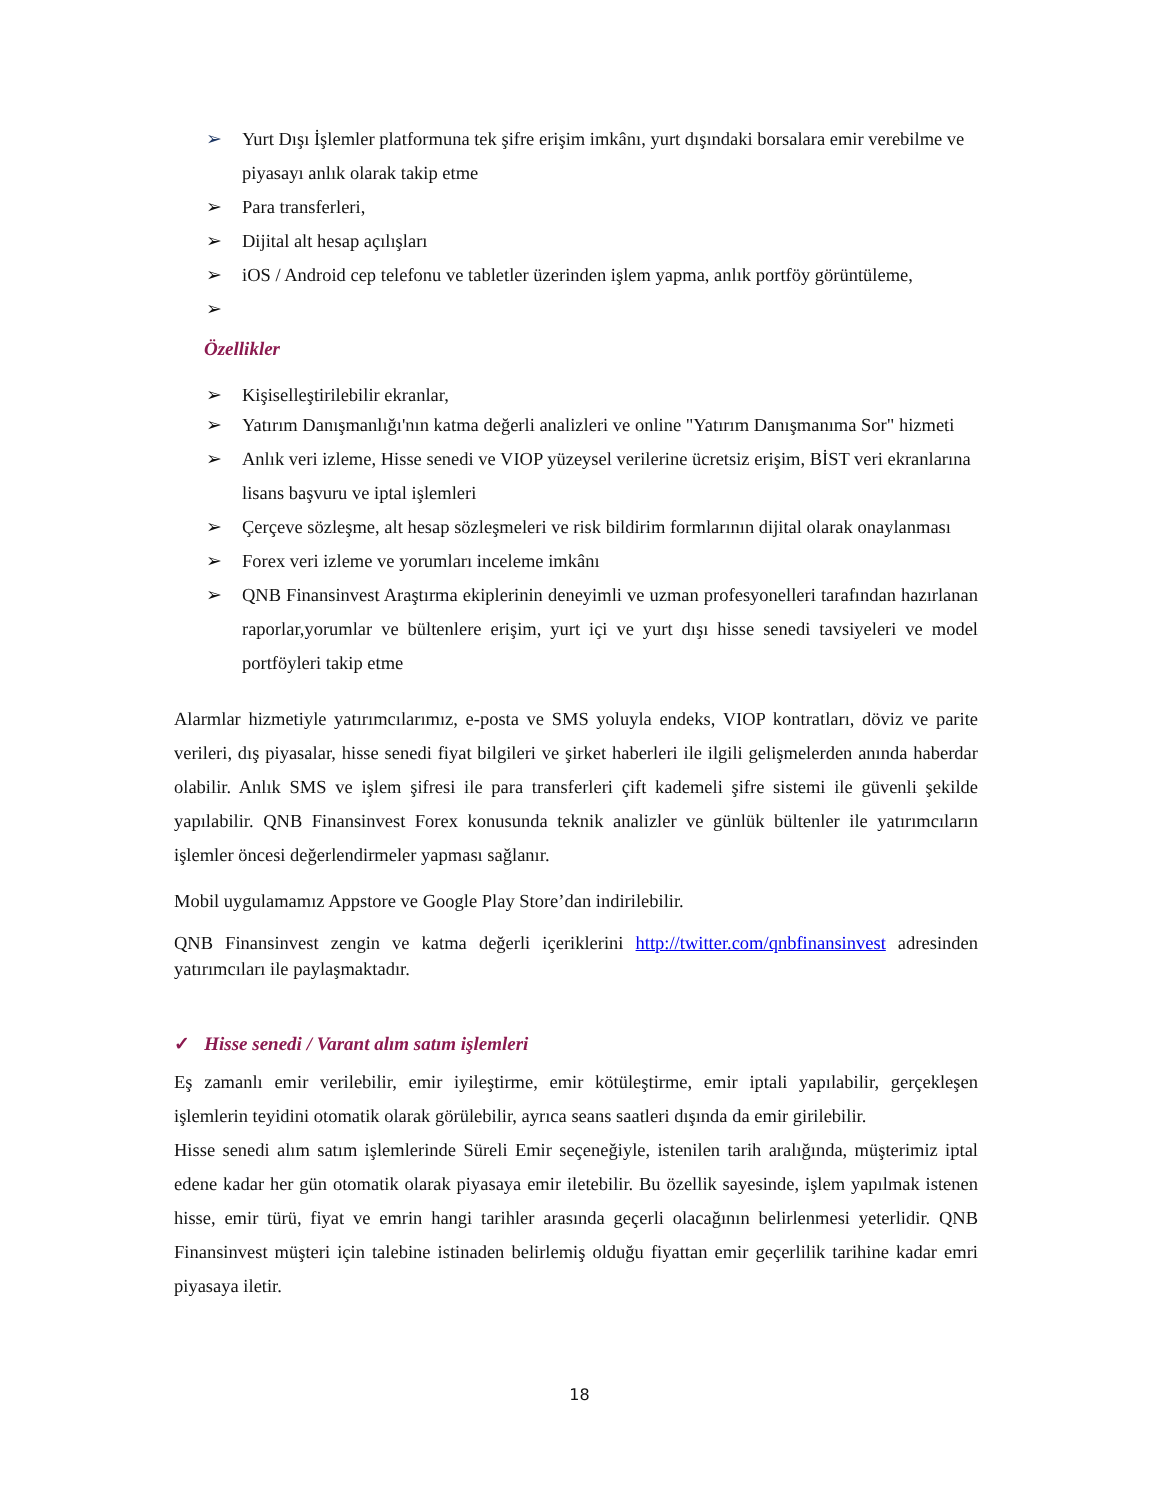➢ Yurt Dışı İşlemler platformuna tek şifre erişim imkânı, yurt dışındaki borsalara emir verebilme ve piyasayı anlık olarak takip etme
➢ Para transferleri,
➢ Dijital alt hesap açılışları
➢ iOS / Android cep telefonu ve tabletler üzerinden işlem yapma, anlık portföy görüntüleme,
➢
Özellikler
➢ Kişiselleştirilebilir ekranlar,
➢ Yatırım Danışmanlığı'nın katma değerli analizleri ve online "Yatırım Danışmanıma Sor" hizmeti
➢ Anlık veri izleme, Hisse senedi ve VIOP yüzeysel verilerine ücretsiz erişim, BİST veri ekranlarına lisans başvuru ve iptal işlemleri
➢ Çerçeve sözleşme, alt hesap sözleşmeleri ve risk bildirim formlarının dijital olarak onaylanması
➢ Forex veri izleme ve yorumları inceleme imkânı
➢ QNB Finansinvest Araştırma ekiplerinin deneyimli ve uzman profesyonelleri tarafından hazırlanan raporlar,yorumlar ve bültenlere erişim, yurt içi ve yurt dışı hisse senedi tavsiyeleri ve model portföyleri takip etme
Alarmlar hizmetiyle yatırımcılarımız, e-posta ve SMS yoluyla endeks, VIOP kontratları, döviz ve parite verileri, dış piyasalar, hisse senedi fiyat bilgileri ve şirket haberleri ile ilgili gelişmelerden anında haberdar olabilir. Anlık SMS ve işlem şifresi ile para transferleri çift kademeli şifre sistemi ile güvenli şekilde yapılabilir. QNB Finansinvest Forex konusunda teknik analizler ve günlük bültenler ile yatırımcıların işlemler öncesi değerlendirmeler yapması sağlanır.
Mobil uygulamamız Appstore ve Google Play Store’dan indirilebilir.
QNB Finansinvest zengin ve katma değerli içeriklerini http://twitter.com/qnbfinansinvest adresinden yatırımcıları ile paylaşmaktadır.
✓ Hisse senedi / Varant alım satım işlemleri
Eş zamanlı emir verilebilir, emir iyileştirme, emir kötüleştirme, emir iptali yapılabilir, gerçekleşen işlemlerin teyidini otomatik olarak görülebilir, ayrıca seans saatleri dışında da emir girilebilir.
Hisse senedi alım satım işlemlerinde Süreli Emir seçeneğiyle, istenilen tarih aralığında, müşterimiz iptal edene kadar her gün otomatik olarak piyasaya emir iletebilir. Bu özellik sayesinde, işlem yapılmak istenen hisse, emir türü, fiyat ve emrin hangi tarihler arasında geçerli olacağının belirlenmesi yeterlidir. QNB Finansinvest müşteri için talebine istinaden belirlemiş olduğu fiyattan emir geçerlilik tarihine kadar emri piyasaya iletir.
18